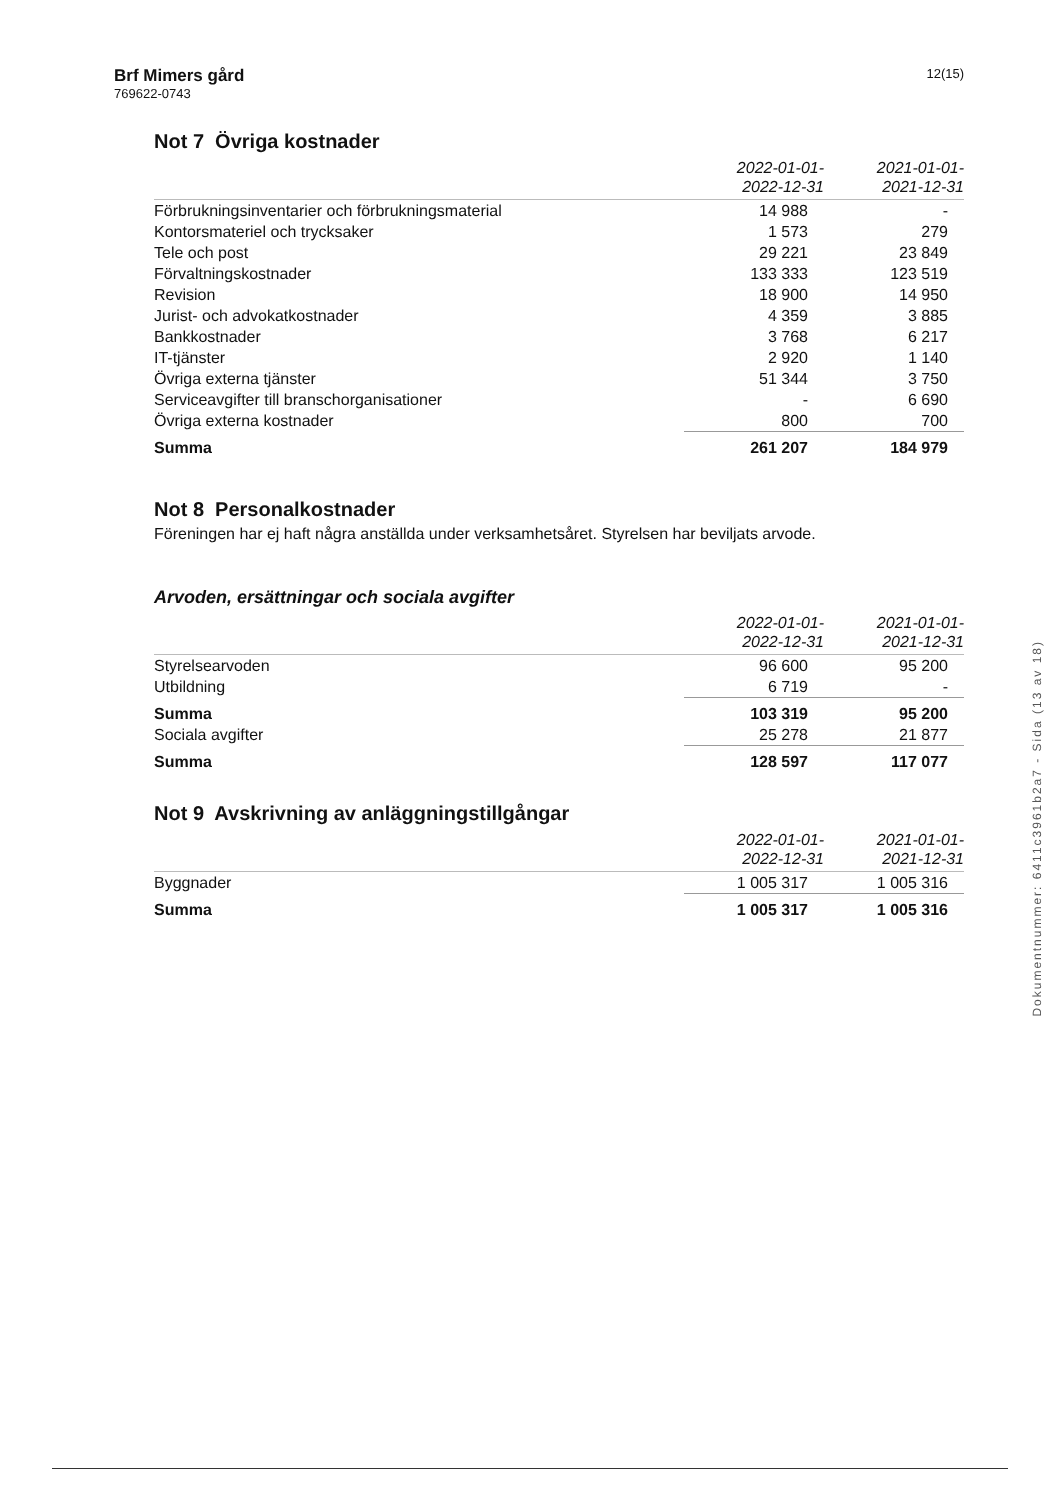Brf Mimers gård
769622-0743
12(15)
Not 7 Övriga kostnader
| | 2022-01-01- 2022-12-31 | 2021-01-01- 2021-12-31 |
| --- | --- | --- |
| Förbrukningsinventarier och förbrukningsmaterial | 14 988 | - |
| Kontorsmateriel och trycksaker | 1 573 | 279 |
| Tele och post | 29 221 | 23 849 |
| Förvaltningskostnader | 133 333 | 123 519 |
| Revision | 18 900 | 14 950 |
| Jurist- och advokatkostnader | 4 359 | 3 885 |
| Bankkostnader | 3 768 | 6 217 |
| IT-tjänster | 2 920 | 1 140 |
| Övriga externa tjänster | 51 344 | 3 750 |
| Serviceavgifter till branschorganisationer | - | 6 690 |
| Övriga externa kostnader | 800 | 700 |
| Summa | 261 207 | 184 979 |
Not 8 Personalkostnader
Föreningen har ej haft några anställda under verksamhetsåret. Styrelsen har beviljats arvode.
Arvoden, ersättningar och sociala avgifter
| | 2022-01-01- 2022-12-31 | 2021-01-01- 2021-12-31 |
| --- | --- | --- |
| Styrelsearvoden | 96 600 | 95 200 |
| Utbildning | 6 719 | - |
| Summa | 103 319 | 95 200 |
| Sociala avgifter | 25 278 | 21 877 |
| Summa | 128 597 | 117 077 |
Not 9 Avskrivning av anläggningstillgångar
| | 2022-01-01- 2022-12-31 | 2021-01-01- 2021-12-31 |
| --- | --- | --- |
| Byggnader | 1 005 317 | 1 005 316 |
| Summa | 1 005 317 | 1 005 316 |
Dokumentnummer: 6411c3961b2a7 - Sida (13 av 18)